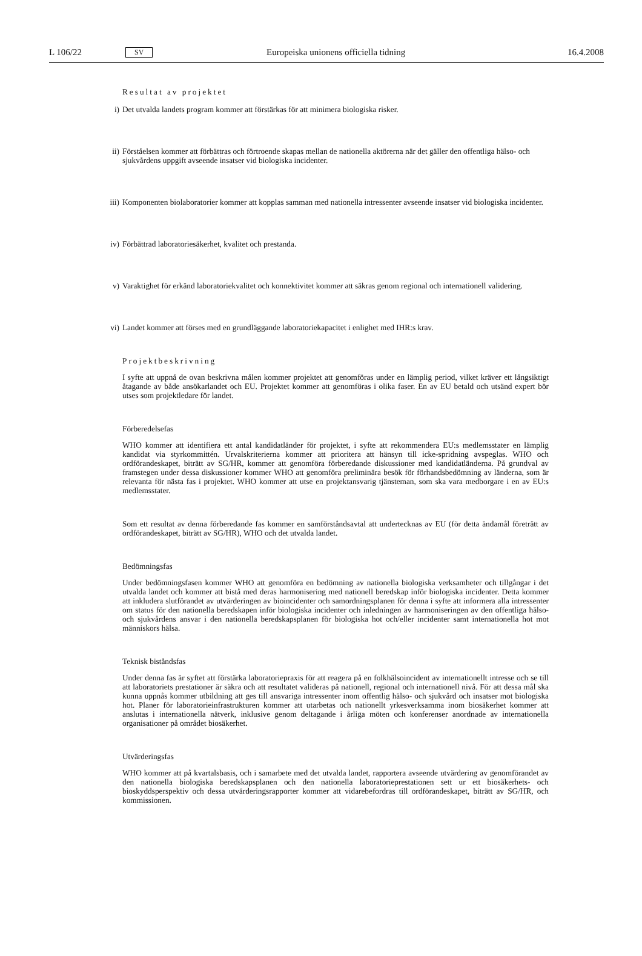L 106/22 SV Europeiska unionens officiella tidning 16.4.2008
Resultat av projektet
i) Det utvalda landets program kommer att förstärkas för att minimera biologiska risker.
ii) Förståelsen kommer att förbättras och förtroende skapas mellan de nationella aktörerna när det gäller den offentliga hälso- och sjukvårdens uppgift avseende insatser vid biologiska incidenter.
iii) Komponenten biolaboratorier kommer att kopplas samman med nationella intressenter avseende insatser vid biologiska incidenter.
iv) Förbättrad laboratoriesäkerhet, kvalitet och prestanda.
v) Varaktighet för erkänd laboratoriekvalitet och konnektivitet kommer att säkras genom regional och internationell validering.
vi) Landet kommer att förses med en grundläggande laboratoriekapacitet i enlighet med IHR:s krav.
Projektbeskrivning
I syfte att uppnå de ovan beskrivna målen kommer projektet att genomföras under en lämplig period, vilket kräver ett långsiktigt åtagande av både ansökarlandet och EU. Projektet kommer att genomföras i olika faser. En av EU betald och utsänd expert bör utses som projektledare för landet.
Förberedelsefas
WHO kommer att identifiera ett antal kandidatländer för projektet, i syfte att rekommendera EU:s medlemsstater en lämplig kandidat via styrkommittén. Urvalskriterierna kommer att prioritera att hänsyn till icke-spridning avspeglas. WHO och ordförandeskapet, biträtt av SG/HR, kommer att genomföra förberedande diskussioner med kandidatländerna. På grundval av framstegen under dessa diskussioner kommer WHO att genomföra preliminära besök för förhandsbedömning av länderna, som är relevanta för nästa fas i projektet. WHO kommer att utse en projektansvarig tjänsteman, som ska vara medborgare i en av EU:s medlemsstater.
Som ett resultat av denna förberedande fas kommer en samförståndsavtal att undertecknas av EU (för detta ändamål företrätt av ordförandeskapet, biträtt av SG/HR), WHO och det utvalda landet.
Bedömningsfas
Under bedömningsfasen kommer WHO att genomföra en bedömning av nationella biologiska verksamheter och tillgångar i det utvalda landet och kommer att bistå med deras harmonisering med nationell beredskap inför biologiska incidenter. Detta kommer att inkludera slutförandet av utvärderingen av bioincidenter och samordningsplanen för denna i syfte att informera alla intressenter om status för den nationella beredskapen inför biologiska incidenter och inledningen av harmoniseringen av den offentliga hälso- och sjukvårdens ansvar i den nationella beredskapsplanen för biologiska hot och/eller incidenter samt internationella hot mot människors hälsa.
Teknisk biståndsfas
Under denna fas är syftet att förstärka laboratoriepraxis för att reagera på en folkhälsoincident av internationellt intresse och se till att laboratoriets prestationer är säkra och att resultatet valideras på nationell, regional och internationell nivå. För att dessa mål ska kunna uppnås kommer utbildning att ges till ansvariga intressenter inom offentlig hälso- och sjukvård och insatser mot biologiska hot. Planer för laboratorieinfrastrukturen kommer att utarbetas och nationellt yrkesverksamma inom biosäkerhet kommer att anslutas i internationella nätverk, inklusive genom deltagande i årliga möten och konferenser anordnade av internationella organisationer på området biosäkerhet.
Utvärderingsfas
WHO kommer att på kvartalsbasis, och i samarbete med det utvalda landet, rapportera avseende utvärdering av genomförandet av den nationella biologiska beredskapsplanen och den nationella laboratorieprestationen sett ur ett biosäkerhets- och bioskyddsperspektiv och dessa utvärderingsrapporter kommer att vidarebefordras till ordförandeskapet, biträtt av SG/HR, och kommissionen.